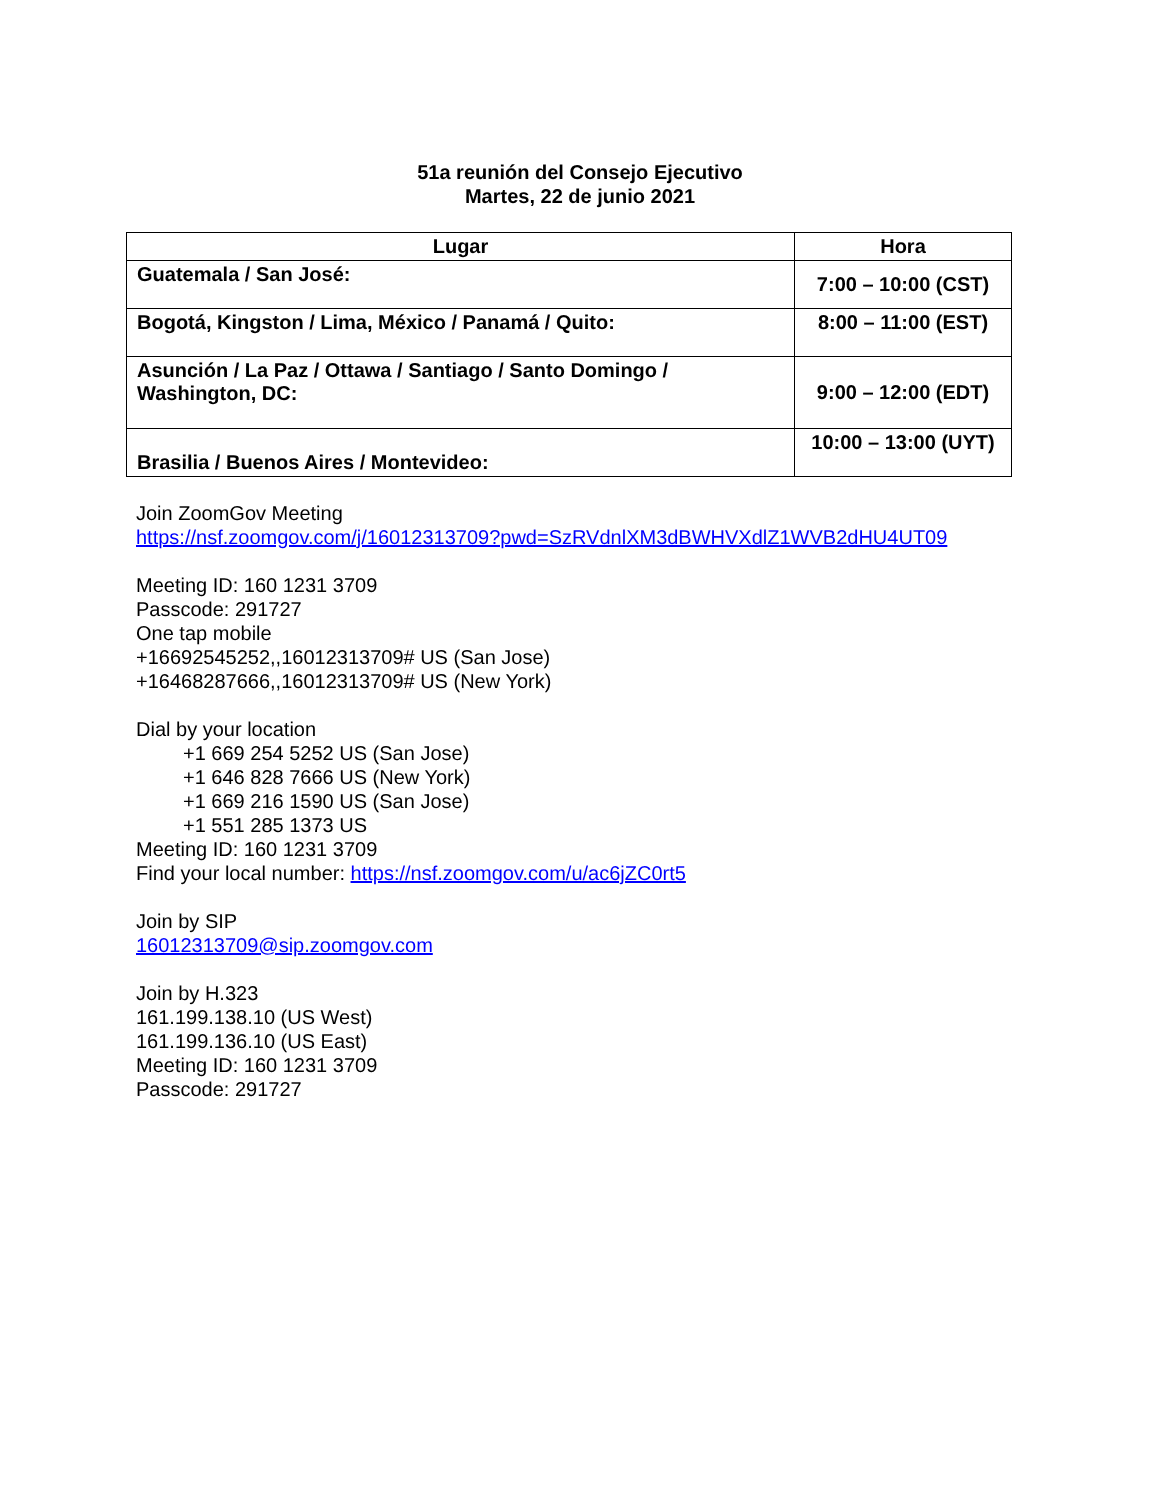51a reunión del Consejo Ejecutivo
Martes, 22 de junio 2021
| Lugar | Hora |
| --- | --- |
| Guatemala / San José: | 7:00 – 10:00 (CST) |
| Bogotá, Kingston / Lima, México / Panamá / Quito: | 8:00 – 11:00 (EST) |
| Asunción / La Paz / Ottawa / Santiago / Santo Domingo / Washington, DC: | 9:00 – 12:00 (EDT) |
| Brasilia / Buenos Aires / Montevideo: | 10:00 – 13:00 (UYT) |
Join ZoomGov Meeting
https://nsf.zoomgov.com/j/16012313709?pwd=SzRVdnlXM3dBWHVXdlZ1WVB2dHU4UT09
Meeting ID: 160 1231 3709
Passcode: 291727
One tap mobile
+16692545252,,16012313709# US (San Jose)
+16468287666,,16012313709# US (New York)
Dial by your location
+1 669 254 5252 US (San Jose)
+1 646 828 7666 US (New York)
+1 669 216 1590 US (San Jose)
+1 551 285 1373 US
Meeting ID: 160 1231 3709
Find your local number: https://nsf.zoomgov.com/u/ac6jZC0rt5
Join by SIP
16012313709@sip.zoomgov.com
Join by H.323
161.199.138.10 (US West)
161.199.136.10 (US East)
Meeting ID: 160 1231 3709
Passcode: 291727